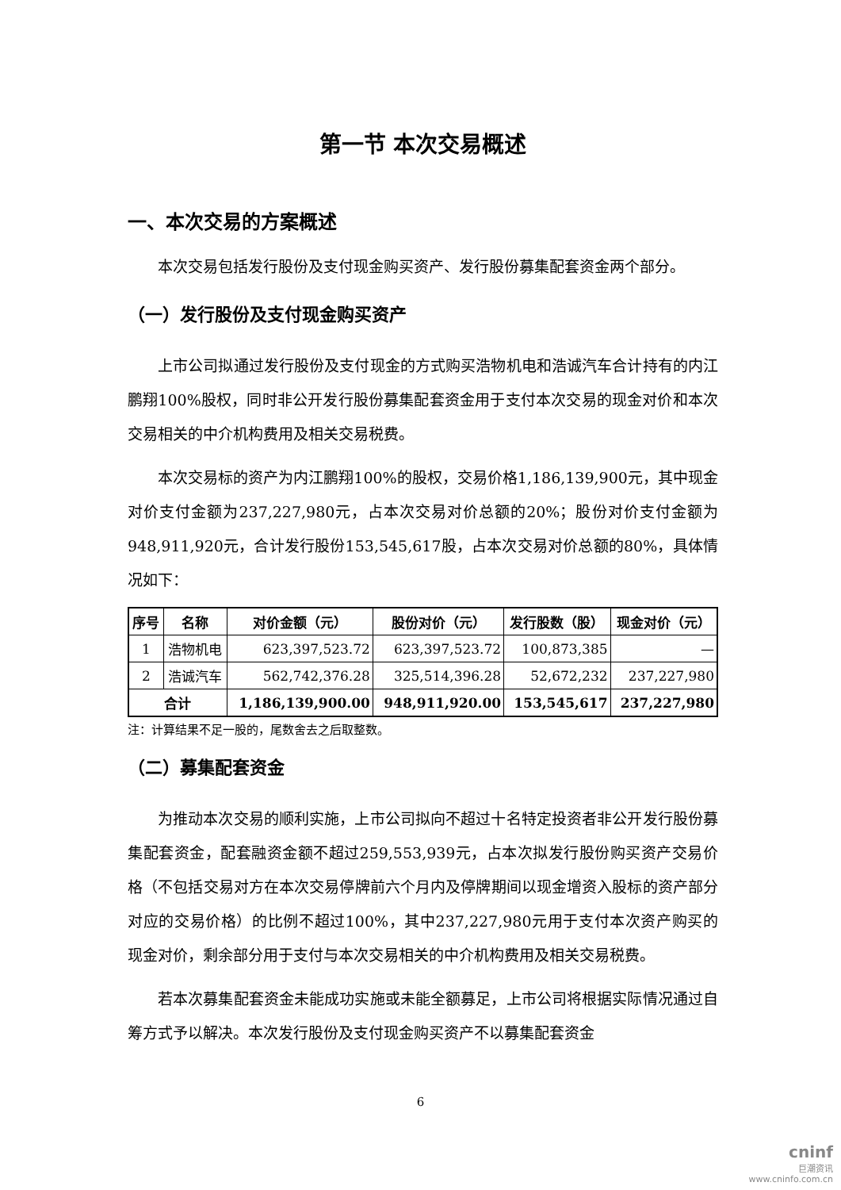第一节 本次交易概述
一、本次交易的方案概述
本次交易包括发行股份及支付现金购买资产、发行股份募集配套资金两个部分。
（一）发行股份及支付现金购买资产
上市公司拟通过发行股份及支付现金的方式购买浩物机电和浩诚汽车合计持有的内江鹏翔100%股权，同时非公开发行股份募集配套资金用于支付本次交易的现金对价和本次交易相关的中介机构费用及相关交易税费。
本次交易标的资产为内江鹏翔100%的股权，交易价格1,186,139,900元，其中现金对价支付金额为237,227,980元，占本次交易对价总额的20%；股份对价支付金额为948,911,920元，合计发行股份153,545,617股，占本次交易对价总额的80%，具体情况如下：
| 序号 | 名称 | 对价金额（元） | 股份对价（元） | 发行股数（股） | 现金对价（元） |
| --- | --- | --- | --- | --- | --- |
| 1 | 浩物机电 | 623,397,523.72 | 623,397,523.72 | 100,873,385 | — |
| 2 | 浩诚汽车 | 562,742,376.28 | 325,514,396.28 | 52,672,232 | 237,227,980 |
| 合计 | | 1,186,139,900.00 | 948,911,920.00 | 153,545,617 | 237,227,980 |
注：计算结果不足一股的，尾数舍去之后取整数。
（二）募集配套资金
为推动本次交易的顺利实施，上市公司拟向不超过十名特定投资者非公开发行股份募集配套资金，配套融资金额不超过259,553,939元，占本次拟发行股份购买资产交易价格（不包括交易对方在本次交易停牌前六个月内及停牌期间以现金增资入股标的资产部分对应的交易价格）的比例不超过100%，其中237,227,980元用于支付本次资产购买的现金对价，剩余部分用于支付与本次交易相关的中介机构费用及相关交易税费。
若本次募集配套资金未能成功实施或未能全额募足，上市公司将根据实际情况通过自筹方式予以解决。本次发行股份及支付现金购买资产不以募集配套资金
6
cninf
巨潮资讯
www.cninfo.com.cn